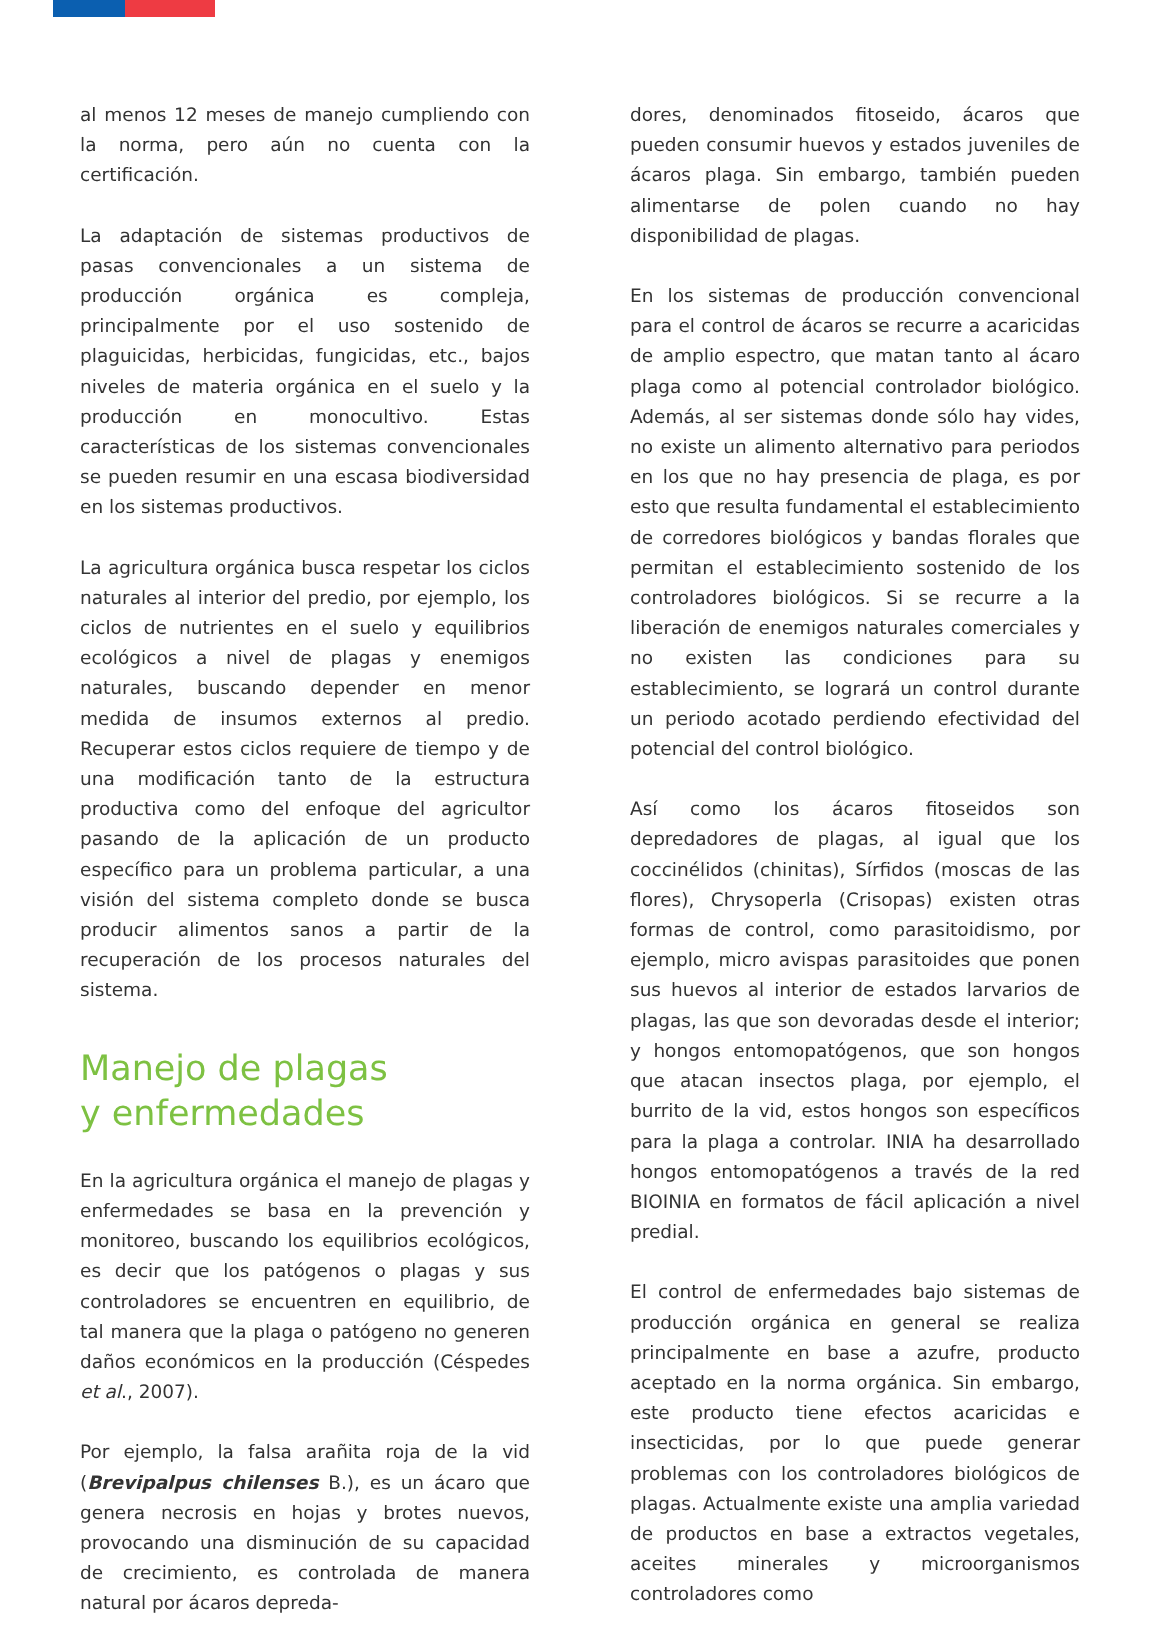al menos 12 meses de manejo cumpliendo con la norma, pero aún no cuenta con la certificación.
La adaptación de sistemas productivos de pasas convencionales a un sistema de producción orgánica es compleja, principalmente por el uso sostenido de plaguicidas, herbicidas, fungicidas, etc., bajos niveles de materia orgánica en el suelo y la producción en monocultivo. Estas características de los sistemas convencionales se pueden resumir en una escasa biodiversidad en los sistemas productivos.
La agricultura orgánica busca respetar los ciclos naturales al interior del predio, por ejemplo, los ciclos de nutrientes en el suelo y equilibrios ecológicos a nivel de plagas y enemigos naturales, buscando depender en menor medida de insumos externos al predio. Recuperar estos ciclos requiere de tiempo y de una modificación tanto de la estructura productiva como del enfoque del agricultor pasando de la aplicación de un producto específico para un problema particular, a una visión del sistema completo donde se busca producir alimentos sanos a partir de la recuperación de los procesos naturales del sistema.
Manejo de plagas
y enfermedades
En la agricultura orgánica el manejo de plagas y enfermedades se basa en la prevención y monitoreo, buscando los equilibrios ecológicos, es decir que los patógenos o plagas y sus controladores se encuentren en equilibrio, de tal manera que la plaga o patógeno no generen daños económicos en la producción (Céspedes et al., 2007).
Por ejemplo, la falsa arañita roja de la vid (Brevipalpus chilenses B.), es un ácaro que genera necrosis en hojas y brotes nuevos, provocando una disminución de su capacidad de crecimiento, es controlada de manera natural por ácaros depreda-
dores, denominados fitoseido, ácaros que pueden consumir huevos y estados juveniles de ácaros plaga. Sin embargo, también pueden alimentarse de polen cuando no hay disponibilidad de plagas.
En los sistemas de producción convencional para el control de ácaros se recurre a acaricidas de amplio espectro, que matan tanto al ácaro plaga como al potencial controlador biológico. Además, al ser sistemas donde sólo hay vides, no existe un alimento alternativo para periodos en los que no hay presencia de plaga, es por esto que resulta fundamental el establecimiento de corredores biológicos y bandas florales que permitan el establecimiento sostenido de los controladores biológicos. Si se recurre a la liberación de enemigos naturales comerciales y no existen las condiciones para su establecimiento, se logrará un control durante un periodo acotado perdiendo efectividad del potencial del control biológico.
Así como los ácaros fitoseidos son depredadores de plagas, al igual que los coccinélidos (chinitas), Sírfidos (moscas de las flores), Chrysoperla (Crisopas) existen otras formas de control, como parasitoidismo, por ejemplo, micro avispas parasitoides que ponen sus huevos al interior de estados larvarios de plagas, las que son devoradas desde el interior; y hongos entomopatógenos, que son hongos que atacan insectos plaga, por ejemplo, el burrito de la vid, estos hongos son específicos para la plaga a controlar. INIA ha desarrollado hongos entomopatógenos a través de la red BIOINIA en formatos de fácil aplicación a nivel predial.
El control de enfermedades bajo sistemas de producción orgánica en general se realiza principalmente en base a azufre, producto aceptado en la norma orgánica. Sin embargo, este producto tiene efectos acaricidas e insecticidas, por lo que puede generar problemas con los controladores biológicos de plagas. Actualmente existe una amplia variedad de productos en base a extractos vegetales, aceites minerales y microorganismos controladores como